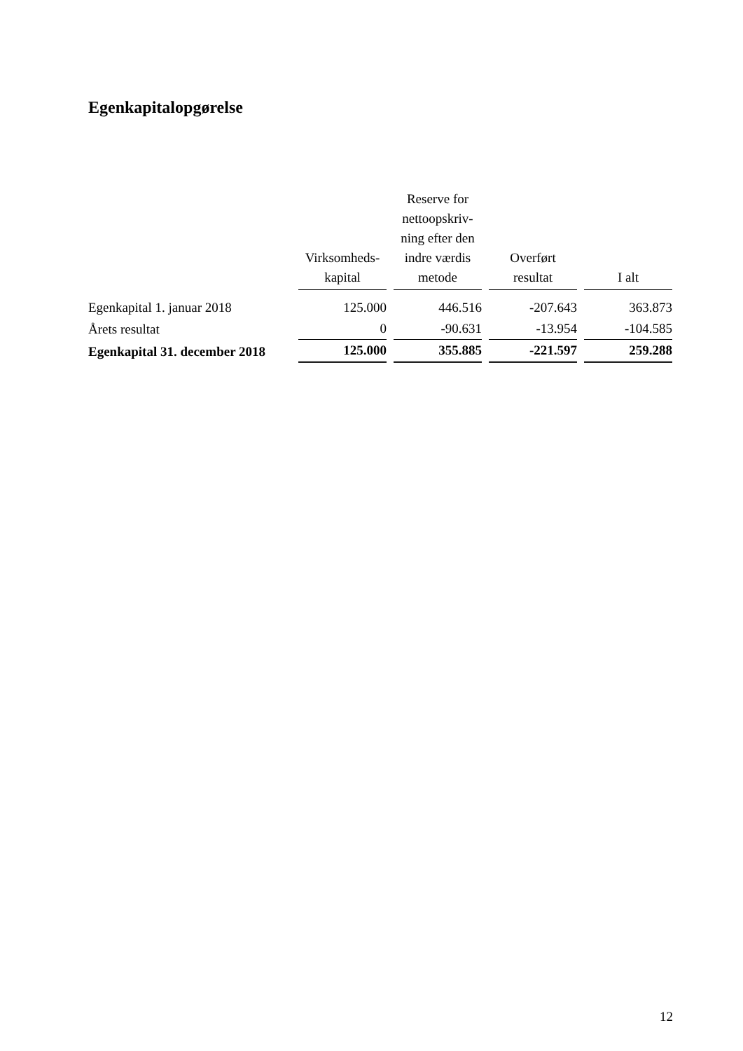Egenkapitalopgørelse
| | Virksomheds- kapital | Reserve for nettoopskriv- ning efter den indre værdis metode | Overført resultat | I alt |
| --- | --- | --- | --- | --- |
| Egenkapital 1. januar 2018 | 125.000 | 446.516 | -207.643 | 363.873 |
| Årets resultat | 0 | -90.631 | -13.954 | -104.585 |
| Egenkapital 31. december 2018 | 125.000 | 355.885 | -221.597 | 259.288 |
12